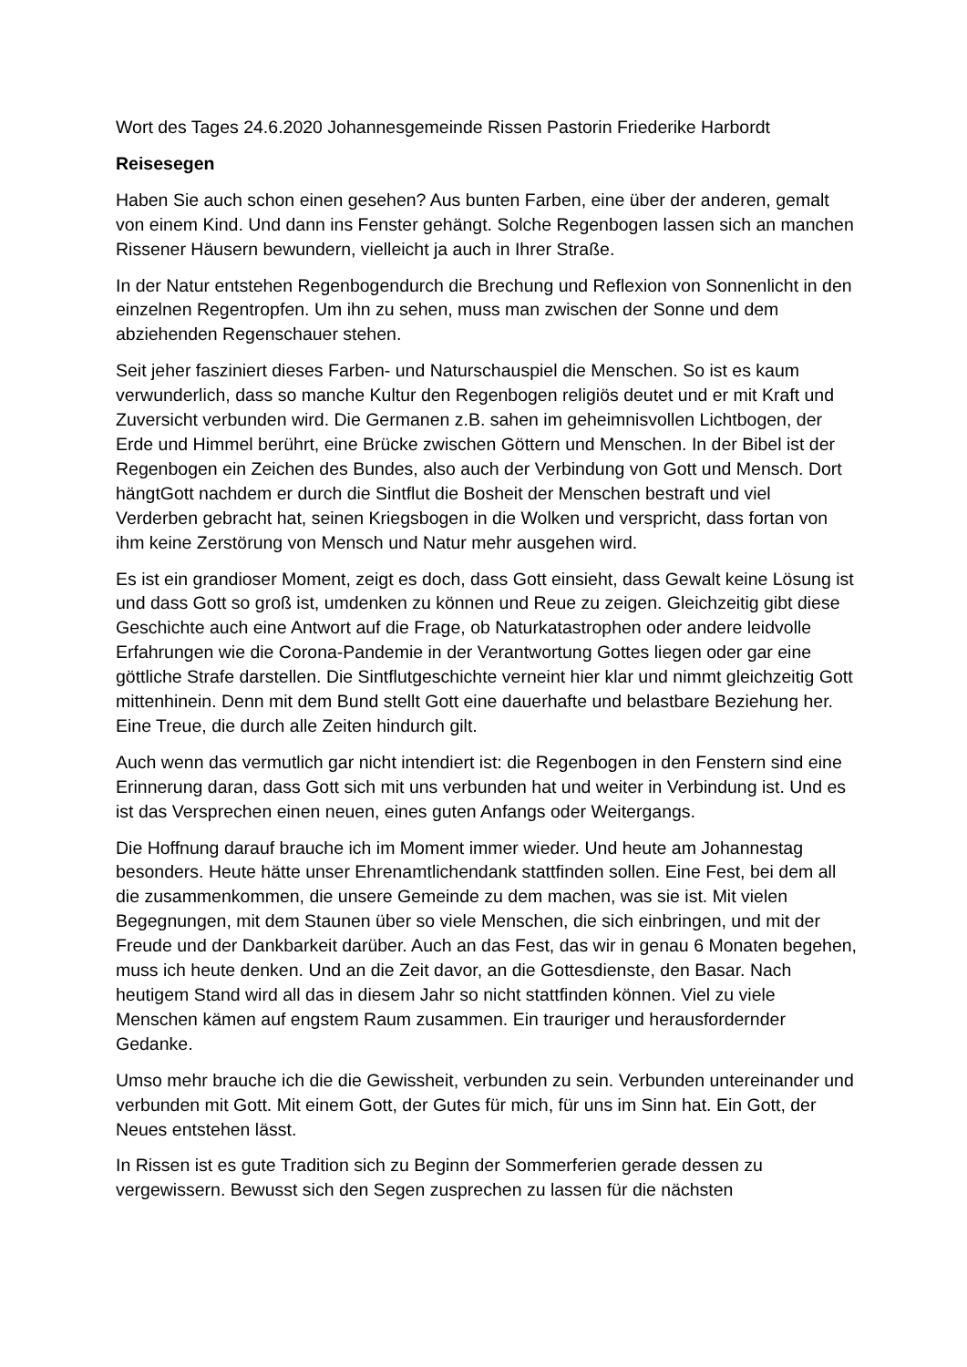Wort des Tages 24.6.2020 Johannesgemeinde Rissen Pastorin Friederike Harbordt
Reisesegen
Haben Sie auch schon einen gesehen? Aus bunten Farben, eine über der anderen, gemalt von einem Kind. Und dann ins Fenster gehängt. Solche Regenbogen lassen sich an manchen Rissener Häusern bewundern, vielleicht ja auch in Ihrer Straße.
In der Natur entstehen Regenbogendurch die Brechung und Reflexion von Sonnenlicht in den einzelnen Regentropfen. Um ihn zu sehen, muss man zwischen der Sonne und dem abziehenden Regenschauer stehen.
Seit jeher fasziniert dieses Farben- und Naturschauspiel die Menschen. So ist es kaum verwunderlich, dass so manche Kultur den Regenbogen religiös deutet und er mit Kraft und Zuversicht verbunden wird. Die Germanen z.B. sahen im geheimnisvollen Lichtbogen, der Erde und Himmel berührt, eine Brücke zwischen Göttern und Menschen. In der Bibel ist der Regenbogen ein Zeichen des Bundes, also auch der Verbindung von Gott und Mensch. Dort hängtGott nachdem er durch die Sintflut die Bosheit der Menschen bestraft und viel Verderben gebracht hat, seinen Kriegsbogen in die Wolken und verspricht, dass fortan von ihm keine Zerstörung von Mensch und Natur mehr ausgehen wird.
Es ist ein grandioser Moment, zeigt es doch, dass Gott einsieht, dass Gewalt keine Lösung ist und dass Gott so groß ist, umdenken zu können und Reue zu zeigen. Gleichzeitig gibt diese Geschichte auch eine Antwort auf die Frage, ob Naturkatastrophen oder andere leidvolle Erfahrungen wie die Corona-Pandemie in der Verantwortung Gottes liegen oder gar eine göttliche Strafe darstellen. Die Sintflutgeschichte verneint hier klar und nimmt gleichzeitig Gott mittenhinein. Denn mit dem Bund stellt Gott eine dauerhafte und belastbare Beziehung her. Eine Treue, die durch alle Zeiten hindurch gilt.
Auch wenn das vermutlich gar nicht intendiert ist: die Regenbogen in den Fenstern sind eine Erinnerung daran, dass Gott sich mit uns verbunden hat und weiter in Verbindung ist. Und es ist das Versprechen einen neuen, eines guten Anfangs oder Weitergangs.
Die Hoffnung darauf brauche ich im Moment immer wieder. Und heute am Johannestag besonders. Heute hätte unser Ehrenamtlichendank stattfinden sollen. Eine Fest, bei dem all die zusammenkommen, die unsere Gemeinde zu dem machen, was sie ist. Mit vielen Begegnungen, mit dem Staunen über so viele Menschen, die sich einbringen, und mit der Freude und der Dankbarkeit darüber. Auch an das Fest, das wir in genau 6 Monaten begehen, muss ich heute denken. Und an die Zeit davor, an die Gottesdienste, den Basar. Nach heutigem Stand wird all das in diesem Jahr so nicht stattfinden können. Viel zu viele Menschen kämen auf engstem Raum zusammen. Ein trauriger und herausfordernder Gedanke.
Umso mehr brauche ich die die Gewissheit, verbunden zu sein. Verbunden untereinander und verbunden mit Gott. Mit einem Gott, der Gutes für mich, für uns im Sinn hat. Ein Gott, der Neues entstehen lässt.
In Rissen ist es gute Tradition sich zu Beginn der Sommerferien gerade dessen zu vergewissern. Bewusst sich den Segen zusprechen zu lassen für die nächsten